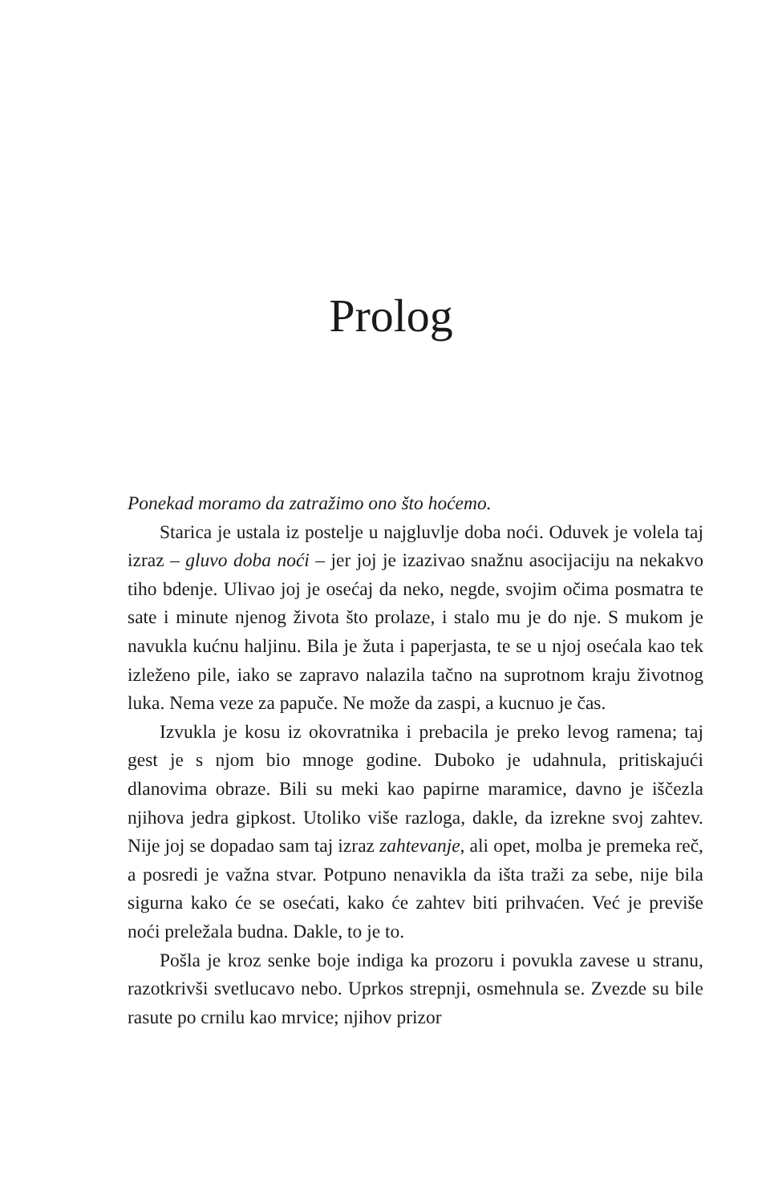Prolog
Ponekad moramo da zatražimo ono što hoćemo.
Starica je ustala iz postelje u najgluvlje doba noći. Oduvek je volela taj izraz – gluvo doba noći – jer joj je izazivao snažnu asocijaciju na nekakvo tiho bdenje. Ulivao joj je osećaj da neko, negde, svojim očima posmatra te sate i minute njenog života što prolaze, i stalo mu je do nje. S mukom je navukla kućnu halji­nu. Bila je žuta i paperjasta, te se u njoj osećala kao tek izleženo pile, iako se zapravo nalazila tačno na suprotnom kraju životnog luka. Nema veze za papuče. Ne može da zaspi, a kucnuo je čas.
Izvukla je kosu iz okovratnika i prebacila je preko levog ramena; taj gest je s njom bio mnoge godine. Duboko je udah­nula, pritiskajući dlanovima obraze. Bili su meki kao papirne maramice, davno je iščezla njihova jedra gipkost. Utoliko više razloga, dakle, da izrekne svoj zahtev. Nije joj se dopadao sam taj izraz zahtevanje, ali opet, molba je premeka reč, a posredi je važna stvar. Potpuno nenavikla da išta traži za sebe, nije bila sigurna kako će se osećati, kako će zahtev biti prihvaćen. Već je previše noći preležala budna. Dakle, to je to.
Pošla je kroz senke boje indiga ka prozoru i povukla zavese u stranu, razotkrivši svetlucavo nebo. Uprkos strepnji, osmehnu­la se. Zvezde su bile rasute po crnilu kao mrvice; njihov prizor